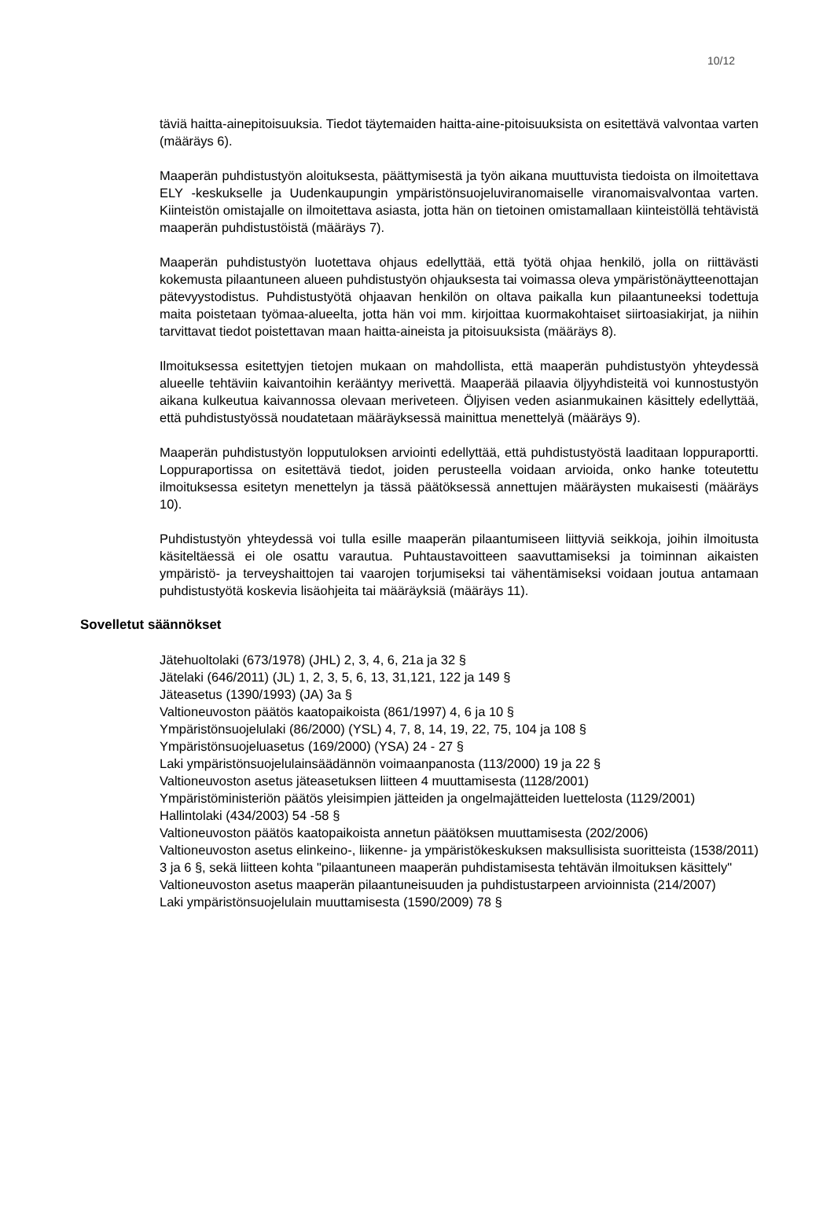10/12
täviä haitta-ainepitoisuuksia. Tiedot täytemaiden haitta-aine-pitoisuuksista on esitettävä valvontaa varten (määräys 6).
Maaperän puhdistustyön aloituksesta, päättymisestä ja työn aikana muuttuvista tiedoista on ilmoitettava ELY -keskukselle ja Uudenkaupungin ympäristönsuojeluviranomaiselle viranomaisvalvontaa varten. Kiinteistön omistajalle on ilmoitettava asiasta, jotta hän on tietoinen omistamallaan kiinteistöllä tehtävistä maaperän puhdistustöistä (määräys 7).
Maaperän puhdistustyön luotettava ohjaus edellyttää, että työtä ohjaa henkilö, jolla on riittävästi kokemusta pilaantuneen alueen puhdistustyön ohjauksesta tai voimassa oleva ympäristönäytteenottajan pätevyystodistus. Puhdistustyötä ohjaavan henkilön on oltava paikalla kun pilaantuneeksi todettuja maita poistetaan työmaa-alueelta, jotta hän voi mm. kirjoittaa kuormakohtaiset siirtoasiakirjat, ja niihin tarvittavat tiedot poistettavan maan haitta-aineista ja pitoisuuksista (määräys 8).
Ilmoituksessa esitettyjen tietojen mukaan on mahdollista, että maaperän puhdistustyön yhteydessä alueelle tehtäviin kaivantoihin kerääntyy merivettä. Maaperää pilaavia öljyyhdisteitä voi kunnostustyön aikana kulkeutua kaivannossa olevaan meriveteen. Öljyisen veden asianmukainen käsittely edellyttää, että puhdistustyössä noudatetaan määräyksessä mainittua menettelyä (määräys 9).
Maaperän puhdistustyön lopputuloksen arviointi edellyttää, että puhdistustyöstä laaditaan loppuraportti. Loppuraportissa on esitettävä tiedot, joiden perusteella voidaan arvioida, onko hanke toteutettu ilmoituksessa esitetyn menettelyn ja tässä päätöksessä annettujen määräysten mukaisesti (määräys 10).
Puhdistustyön yhteydessä voi tulla esille maaperän pilaantumiseen liittyviä seikkoja, joihin ilmoitusta käsiteltäessä ei ole osattu varautua. Puhtaustavoitteen saavuttamiseksi ja toiminnan aikaisten ympäristö- ja terveyshaittojen tai vaarojen torjumiseksi tai vähentämiseksi voidaan joutua antamaan puhdistustyötä koskevia lisäohjeita tai määräyksiä (määräys 11).
Sovelletut säännökset
Jätehuoltolaki (673/1978) (JHL) 2, 3, 4, 6, 21a ja 32 §
Jätelaki (646/2011) (JL) 1, 2, 3, 5, 6, 13, 31,121, 122 ja 149 §
Jäteasetus (1390/1993) (JA) 3a §
Valtioneuvoston päätös kaatopaikoista (861/1997) 4, 6 ja 10 §
Ympäristönsuojelulaki (86/2000) (YSL) 4, 7, 8, 14, 19, 22, 75, 104 ja 108 §
Ympäristönsuojeluasetus (169/2000) (YSA) 24 - 27 §
Laki ympäristönsuojelulainsäädännön voimaanpanosta (113/2000) 19 ja 22 §
Valtioneuvoston asetus jäteasetuksen liitteen 4 muuttamisesta (1128/2001)
Ympäristöministeriön päätös yleisimpien jätteiden ja ongelmajätteiden luettelosta (1129/2001)
Hallintolaki (434/2003) 54 -58 §
Valtioneuvoston päätös kaatopaikoista annetun päätöksen muuttamisesta (202/2006)
Valtioneuvoston asetus elinkeino-, liikenne- ja ympäristökeskuksen maksullisista suoritteista (1538/2011) 3 ja 6 §, sekä liitteen kohta "pilaantuneen maaperän puhdistamisesta tehtävän ilmoituksen käsittely"
Valtioneuvoston asetus maaperän pilaantuneisuuden ja puhdistustarpeen arvioinnista (214/2007)
Laki ympäristönsuojelulain muuttamisesta (1590/2009) 78 §